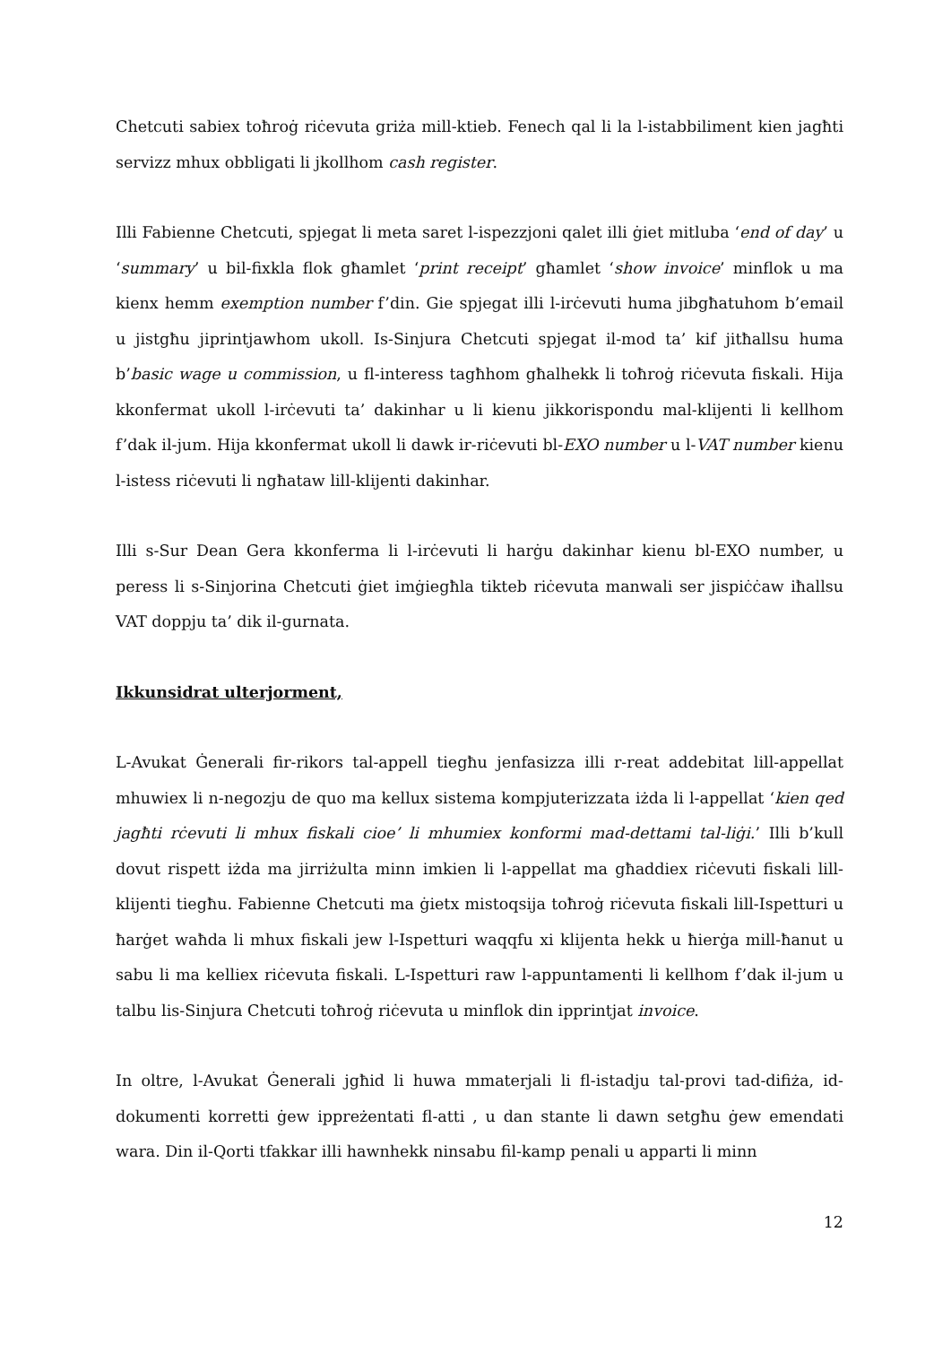Chetcuti sabiex toħroġ riċevuta griża mill-ktieb. Fenech qal li la l-istabbiliment kien jagħti servizz mhux obbligati li jkollhom cash register.
Illi Fabienne Chetcuti, spjegat li meta saret l-ispezzjoni qalet illi ġiet mitluba ‘end of day’ u ‘summary’ u bil-fixkla flok għamlet ‘print receipt’ għamlet ‘show invoice’ minflok u ma kienx hemm exemption number f’din. Gie spjegat illi l-irċevuti huma jibgħatuhom b’email u jistgħu jiprintjawhom ukoll. Is-Sinjura Chetcuti spjegat il-mod ta’ kif jitħallsu huma b’basic wage u commission, u fl-interess tagħhom għalhekk li toħroġ riċevuta fiskali. Hija kkonfermat ukoll l-irċevuti ta’ dakinhar u li kienu jikkorispondu mal-klijenti li kellhom f’dak il-jum. Hija kkonfermat ukoll li dawk ir-riċevuti bl-EXO number u l-VAT number kienu l-istess riċevuti li ngħataw lill-klijenti dakinhar.
Illi s-Sur Dean Gera kkonferma li l-irċevuti li harġu dakinhar kienu bl-EXO number, u peress li s-Sinjorina Chetcuti ġiet imġiegħla tikteb riċevuta manwali ser jispiċċaw iħallsu VAT doppju ta’ dik il-gurnata.
Ikkunsidrat ulterjorment,
L-Avukat Ġenerali fir-rikors tal-appell tiegħu jenfasizza illi r-reat addebitat lill-appellat mhuwiex li n-negozju de quo ma kellux sistema kompjuterizzata iżda li l-appellat ‘kien qed jagħti rċevuti li mhux fiskali cioe’ li mhumiex konformi mad-dettami tal-liġi.’ Illi b’kull dovut rispett iżda ma jirriżulta minn imkien li l-appellat ma għaddiex riċevuti fiskali lill-klijenti tiegħu. Fabienne Chetcuti ma ġietx mistoqsija toħroġ riċevuta fiskali lill-Ispetturi u ħarġet waħda li mhux fiskali jew l-Ispetturi waqqfu xi klijenta hekk u ħierġa mill-ħanut u sabu li ma kelliex riċevuta fiskali. L-Ispetturi raw l-appuntamenti li kellhom f’dak il-jum u talbu lis-Sinjura Chetcuti toħroġ riċevuta u minflok din ipprintjat invoice.
In oltre, l-Avukat Ġenerali jgħid li huwa mmaterjali li fl-istadju tal-provi tad-difiża, id-dokumenti korretti ġew ippreżentati fl-atti , u dan stante li dawn setgħu ġew emendati wara. Din il-Qorti tfakkar illi hawnhekk ninsabu fil-kamp penali u apparti li minn
12